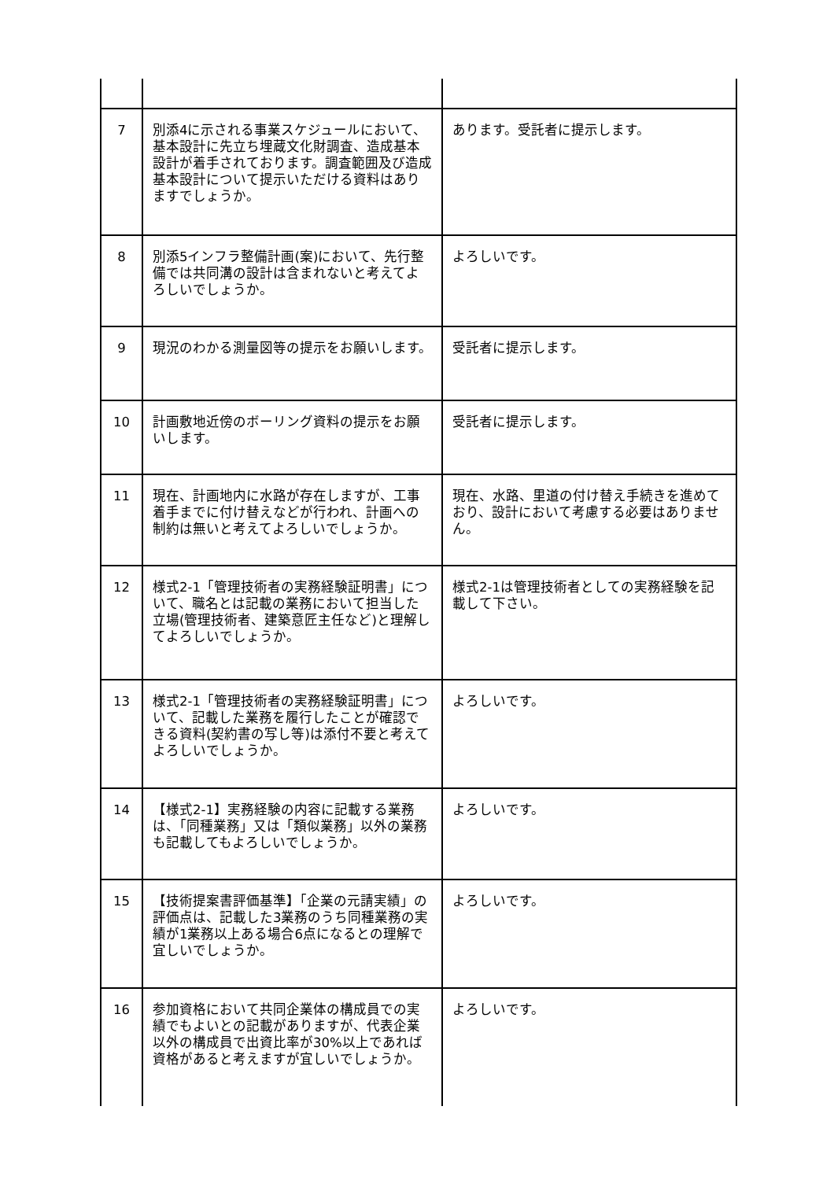| 7 | 別添4に示される事業スケジュールにおいて、基本設計に先立ち埋蔵文化財調査、造成基本設計が着手されております。調査範囲及び造成基本設計について提示いただける資料はありますでしょうか。 | あります。受託者に提示します。 |
| 8 | 別添5インフラ整備計画(案)において、先行整備では共同溝の設計は含まれないと考えてよろしいでしょうか。 | よろしいです。 |
| 9 | 現況のわかる測量図等の提示をお願いします。 | 受託者に提示します。 |
| 10 | 計画敷地近傍のボーリング資料の提示をお願いします。 | 受託者に提示します。 |
| 11 | 現在、計画地内に水路が存在しますが、工事着手までに付け替えなどが行われ、計画への制約は無いと考えてよろしいでしょうか。 | 現在、水路、里道の付け替え手続きを進めており、設計において考慮する必要はありません。 |
| 12 | 様式2-1「管理技術者の実務経験証明書」について、職名とは記載の業務において担当した立場(管理技術者、建築意匠主任など)と理解してよろしいでしょうか。 | 様式2-1は管理技術者としての実務経験を記載して下さい。 |
| 13 | 様式2-1「管理技術者の実務経験証明書」について、記載した業務を履行したことが確認できる資料(契約書の写し等)は添付不要と考えてよろしいでしょうか。 | よろしいです。 |
| 14 | 【様式2-1】実務経験の内容に記載する業務は、「同種業務」又は「類似業務」以外の業務も記載してもよろしいでしょうか。 | よろしいです。 |
| 15 | 【技術提案書評価基準】「企業の元請実績」の評価点は、記載した3業務のうち同種業務の実績が1業務以上ある場合6点になるとの理解で宜しいでしょうか。 | よろしいです。 |
| 16 | 参加資格において共同企業体の構成員での実績でもよいとの記載がありますが、代表企業以外の構成員で出資比率が30%以上であれば資格があると考えますが宜しいでしょうか。 | よろしいです。 |